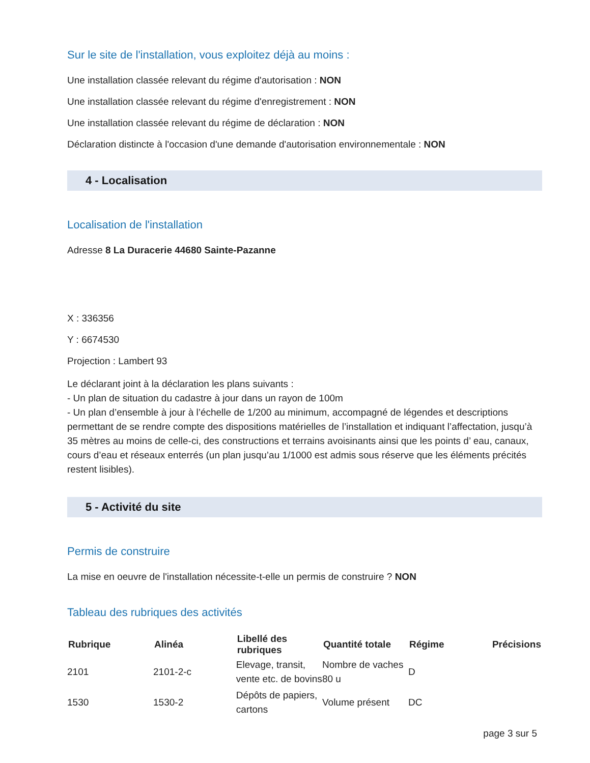Sur le site de l'installation, vous exploitez déjà au moins :
Une installation classée relevant du régime d'autorisation : NON
Une installation classée relevant du régime d'enregistrement : NON
Une installation classée relevant du régime de déclaration : NON
Déclaration distincte à l'occasion d'une demande d'autorisation environnementale : NON
4 - Localisation
Localisation de l'installation
Adresse 8 La Duracerie 44680 Sainte-Pazanne
X : 336356
Y : 6674530
Projection : Lambert 93
Le déclarant joint à la déclaration les plans suivants :
- Un plan de situation du cadastre à jour dans un rayon de 100m
- Un plan d’ensemble à jour à l’échelle de 1/200 au minimum, accompagné de légendes et descriptions permettant de se rendre compte des dispositions matérielles de l’installation et indiquant l’affectation, jusqu’à 35 mètres au moins de celle-ci, des constructions et terrains avoisinants ainsi que les points d’ eau, canaux, cours d’eau et réseaux enterrés (un plan jusqu’au 1/1000 est admis sous réserve que les éléments précités restent lisibles).
5 - Activité du site
Permis de construire
La mise en oeuvre de l'installation nécessite-t-elle un permis de construire ? NON
Tableau des rubriques des activités
| Rubrique | Alinéa | Libellé des rubriques | Quantité totale | Régime | Précisions |
| --- | --- | --- | --- | --- | --- |
| 2101 | 2101-2-c | Elevage, transit, vente etc. de bovins | Nombre de vaches 80 u | D | |
| 1530 | 1530-2 | Dépôts de papiers, cartons | Volume présent | DC | |
page 3 sur 5